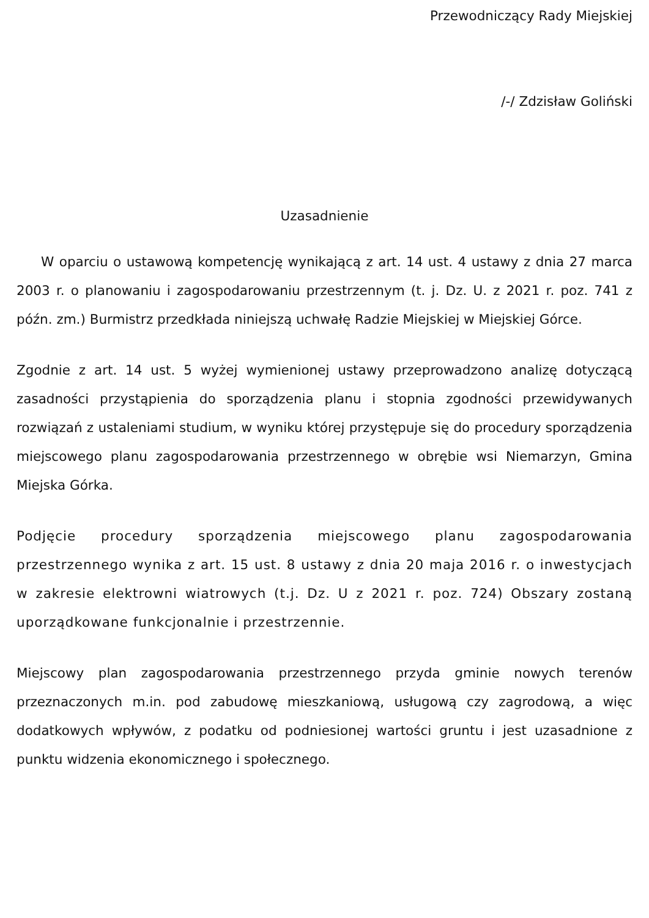Przewodniczący Rady Miejskiej
/-/ Zdzisław Goliński
Uzasadnienie
W oparciu o ustawową kompetencję wynikającą z art. 14 ust. 4 ustawy z dnia 27 marca 2003 r. o planowaniu i zagospodarowaniu przestrzennym (t. j. Dz. U. z 2021 r. poz. 741 z późn. zm.) Burmistrz przedkłada niniejszą uchwałę Radzie Miejskiej w Miejskiej Górce.
Zgodnie z art. 14 ust. 5 wyżej wymienionej ustawy przeprowadzono analizę dotyczącą zasadności przystąpienia do sporządzenia planu i stopnia zgodności przewidywanych rozwiązań z ustaleniami studium, w wyniku której przystępuje się do procedury sporządzenia miejscowego planu zagospodarowania przestrzennego w obrębie wsi Niemarzyn, Gmina Miejska Górka.
Podjęcie procedury sporządzenia miejscowego planu zagospodarowania przestrzennego wynika z art. 15 ust. 8 ustawy z dnia 20 maja 2016 r. o inwestycjach w zakresie elektrowni wiatrowych (t.j. Dz. U z 2021 r. poz. 724) Obszary zostaną uporządkowane funkcjonalnie i przestrzennie.
Miejscowy plan zagospodarowania przestrzennego przyda gminie nowych terenów przeznaczonych m.in. pod zabudowę mieszkaniową, usługową czy zagrodową, a więc dodatkowych wpływów, z podatku od podniesionej wartości gruntu i jest uzasadnione z punktu widzenia ekonomicznego i społecznego.